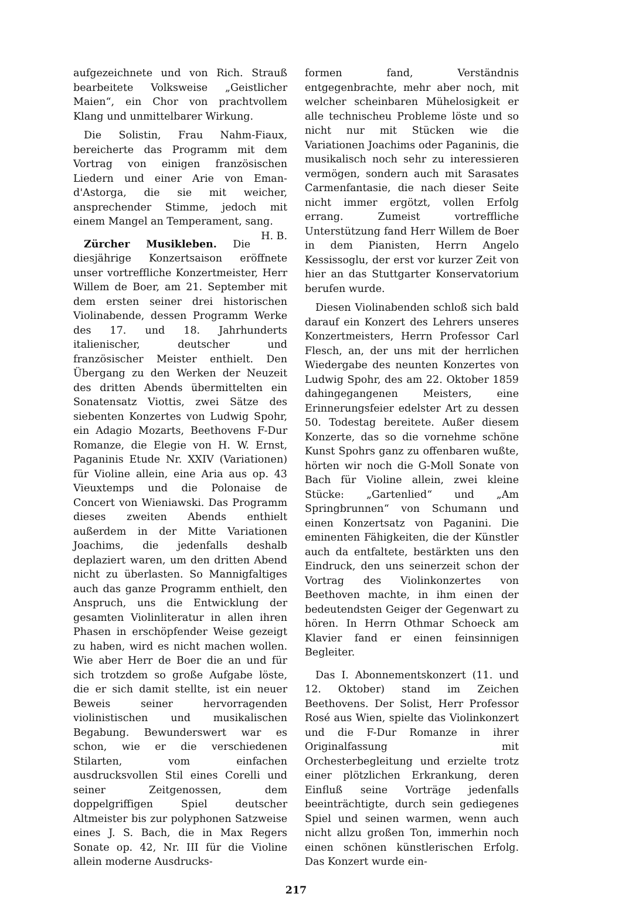aufgezeichnete und von Rich. Strauß bearbeitete Volksweise „Geistlicher Maien“, ein Chor von prachtvollem Klang und unmittelbarer Wirkung.
Die Solistin, Frau Nahm-Fiaux, bereicherte das Programm mit dem Vortrag von einigen französischen Liedern und einer Arie von Eman-d'Astorga, die sie mit weicher, ansprechender Stimme, jedoch mit einem Mangel an Temperament, sang. H. B.
Zürcher Musikleben. Die diesjährige Konzertsaison eröffnete unser vortreffliche Konzertmeister, Herr Willem de Boer, am 21. September mit dem ersten seiner drei historischen Violinabende, dessen Programm Werke des 17. und 18. Jahrhunderts italienischer, deutscher und französischer Meister enthielt. Den Übergang zu den Werken der Neuzeit des dritten Abends übermittelten ein Sonatensatz Viottis, zwei Sätze des siebenten Konzertes von Ludwig Spohr, ein Adagio Mozarts, Beethovens F-Dur Romanze, die Elegie von H. W. Ernst, Paganinis Etude Nr. XXIV (Variationen) für Violine allein, eine Aria aus op. 43 Vieuxtemps und die Polonaise de Concert von Wieniawski. Das Programm dieses zweiten Abends enthielt außerdem in der Mitte Variationen Joachims, die jedenfalls deshalb deplaziert waren, um den dritten Abend nicht zu überlasten. So Mannigfaltiges auch das ganze Programm enthielt, den Anspruch, uns die Entwicklung der gesamten Violinliteratur in allen ihren Phasen in erschöpfender Weise gezeigt zu haben, wird es nicht machen wollen. Wie aber Herr de Boer die an und für sich trotzdem so große Aufgabe löste, die er sich damit stellte, ist ein neuer Beweis seiner hervorragenden violinistischen und musikalischen Begabung. Bewunderswert war es schon, wie er die verschiedenen Stilarten, vom einfachen ausdrucksvollen Stil eines Corelli und seiner Zeitgenossen, dem doppelgriffigen Spiel deutscher Altmeister bis zur polyphonen Satzweise eines J. S. Bach, die in Max Regers Sonate op. 42, Nr. III für die Violine allein moderne Ausdrucks-
formen fand, Verständnis entgegenbrachte, mehr aber noch, mit welcher scheinbaren Mühelosigkeit er alle technischeu Probleme löste und so nicht nur mit Stücken wie die Variationen Joachims oder Paganinis, die musikalisch noch sehr zu interessieren vermögen, sondern auch mit Sarasates Carmenfantasie, die nach dieser Seite nicht immer ergötzt, vollen Erfolg errang. Zumeist vortreffliche Unterstützung fand Herr Willem de Boer in dem Pianisten, Herrn Angelo Kessissoglu, der erst vor kurzer Zeit von hier an das Stuttgarter Konservatorium berufen wurde.
Diesen Violinabenden schloß sich bald darauf ein Konzert des Lehrers unseres Konzertmeisters, Herrn Professor Carl Flesch, an, der uns mit der herrlichen Wiedergabe des neunten Konzertes von Ludwig Spohr, des am 22. Oktober 1859 dahingegangenen Meisters, eine Erinnerungsfeier edelster Art zu dessen 50. Todestag bereitete. Außer diesem Konzerte, das so die vornehme schöne Kunst Spohrs ganz zu offenbaren wußte, hörten wir noch die G-Moll Sonate von Bach für Violine allein, zwei kleine Stücke: „Gartenlied“ und „Am Springbrunnen“ von Schumann und einen Konzertsatz von Paganini. Die eminenten Fähigkeiten, die der Künstler auch da entfaltete, bestärkten uns den Eindruck, den uns seinerzeit schon der Vortrag des Violinkonzertes von Beethoven machte, in ihm einen der bedeutendsten Geiger der Gegenwart zu hören. In Herrn Othmar Schoeck am Klavier fand er einen feinsinnigen Begleiter.
Das I. Abonnementskonzert (11. und 12. Oktober) stand im Zeichen Beethovens. Der Solist, Herr Professor Rosé aus Wien, spielte das Violinkonzert und die F-Dur Romanze in ihrer Originalfassung mit Orchesterbegleitung und erzielte trotz einer plötzlichen Erkrankung, deren Einfluß seine Vorträge jedenfalls beeinträchtigte, durch sein gediegenes Spiel und seinen warmen, wenn auch nicht allzu großen Ton, immerhin noch einen schönen künstlerischen Erfolg. Das Konzert wurde ein-
217